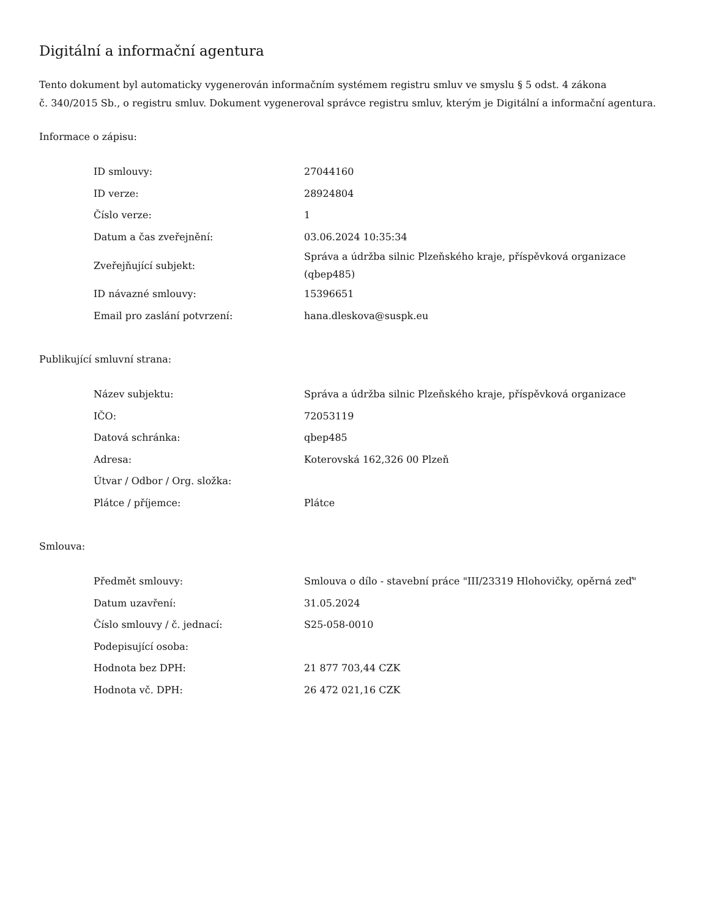Digitální a informační agentura
Tento dokument byl automaticky vygenerován informačním systémem registru smluv ve smyslu § 5 odst. 4 zákona
č. 340/2015 Sb., o registru smluv. Dokument vygeneroval správce registru smluv, kterým je Digitální a informační agentura.
Informace o zápisu:
| ID smlouvy: | 27044160 |
| ID verze: | 28924804 |
| Číslo verze: | 1 |
| Datum a čas zveřejnění: | 03.06.2024 10:35:34 |
| Zveřejňující subjekt: | Správa a údržba silnic Plzeňského kraje, příspěvková organizace (qbep485) |
| ID návazné smlouvy: | 15396651 |
| Email pro zaslání potvrzení: | hana.dleskova@suspk.eu |
Publikující smluvní strana:
| Název subjektu: | Správa a údržba silnic Plzeňského kraje, příspěvková organizace |
| IČO: | 72053119 |
| Datová schránka: | qbep485 |
| Adresa: | Koterovská 162,326 00 Plzeň |
| Útvar / Odbor / Org. složka: | |
| Plátce / příjemce: | Plátce |
Smlouva:
| Předmět smlouvy: | Smlouva o dílo - stavební práce "III/23319 Hlohovičky, opěrná zeď" |
| Datum uzavření: | 31.05.2024 |
| Číslo smlouvy / č. jednací: | S25-058-0010 |
| Podepisující osoba: | |
| Hodnota bez DPH: | 21 877 703,44 CZK |
| Hodnota vč. DPH: | 26 472 021,16 CZK |